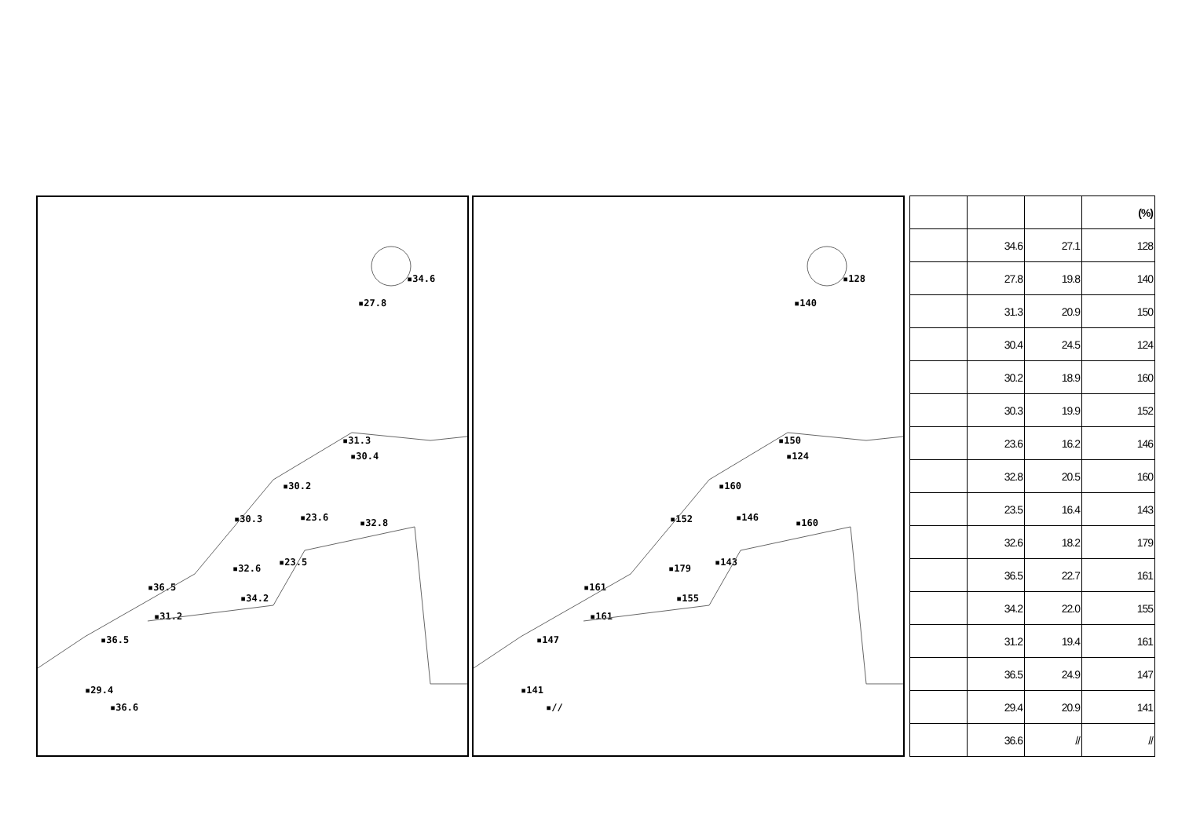▪34.6
▪27.8
▪31.3
▪30.4
▪30.2
▪30.3 ▪23.6 ▪32.8
▪32.6
▪23.5
▪36.5
▪34.2
▪31.2
▪36.5
▪29.4
▪36.6
▪128
▪140
▪150
▪124
▪160
▪152 ▪146 ▪160
▪179
▪143
▪161
▪155
▪161
▪147
▪141
▪//
| | | | (%) |
| | 34.6 | 27.1 | 128 |
| | 27.8 | 19.8 | 140 |
| | 31.3 | 20.9 | 150 |
| | 30.4 | 24.5 | 124 |
| | 30.2 | 18.9 | 160 |
| | 30.3 | 19.9 | 152 |
| | 23.6 | 16.2 | 146 |
| | 32.8 | 20.5 | 160 |
| | 23.5 | 16.4 | 143 |
| | 32.6 | 18.2 | 179 |
| | 36.5 | 22.7 | 161 |
| | 34.2 | 22.0 | 155 |
| | 31.2 | 19.4 | 161 |
| | 36.5 | 24.9 | 147 |
| | 29.4 | 20.9 | 141 |
| | 36.6 | // | // |